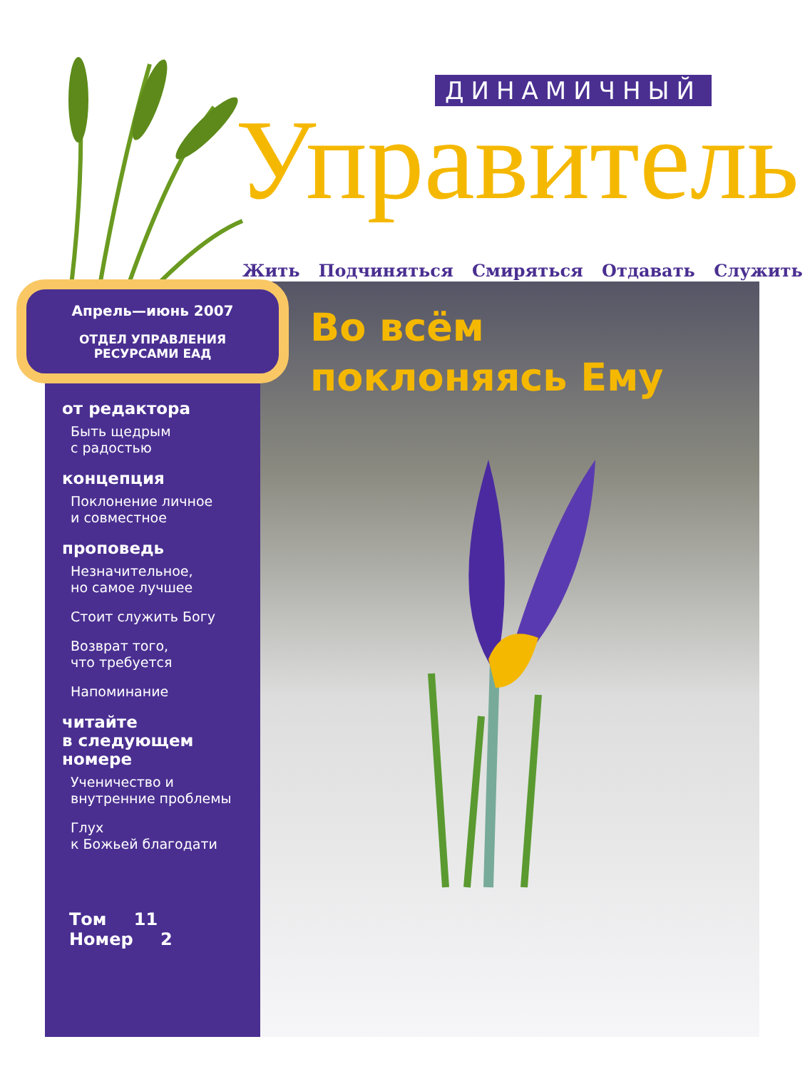ДИНАМИЧНЫЙ
Управитель
Жить Подчиняться Смиряться Отдавать Служить
Во всём
поклоняясь Ему
Апрель—июнь 2007
ОТДЕЛ УПРАВЛЕНИЯ
РЕСУРСАМИ ЕАД
от редактора
Быть щедрым
с радостью
концепция
Поклонение личное
и совместное
проповедь
Незначительное,
но самое лучшее
Стоит служить Богу
Возврат того,
что требуется
Напоминание
читайте
в следующем
номере
Ученичество и
внутренние проблемы
Глух
к Божьей благодати
Том 11 Номер 2